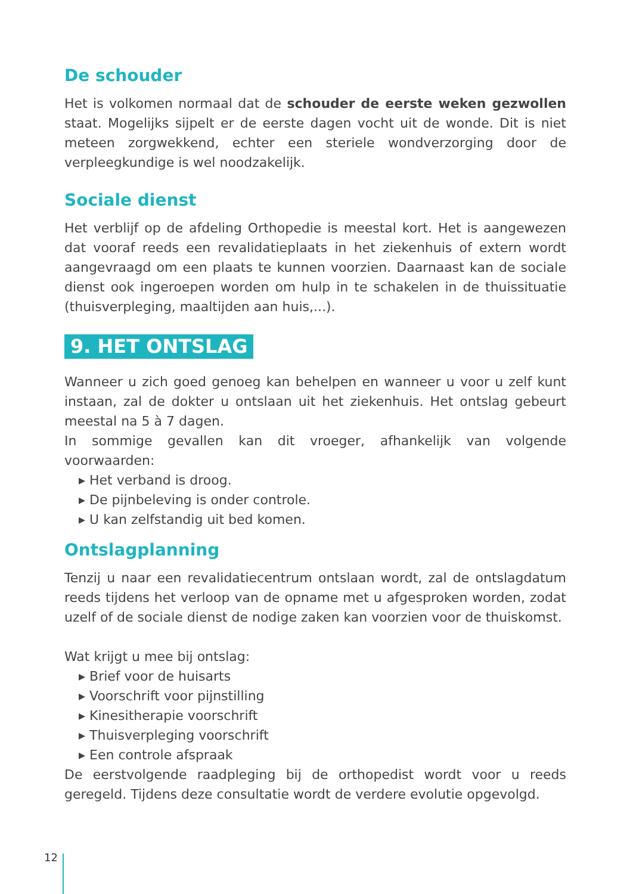De schouder
Het is volkomen normaal dat de schouder de eerste weken gezwollen staat. Mogelijks sijpelt er de eerste dagen vocht uit de wonde. Dit is niet meteen zorgwekkend, echter een steriele wondverzorging door de verpleegkundige is wel noodzakelijk.
Sociale dienst
Het verblijf op de afdeling Orthopedie is meestal kort. Het is aangewezen dat vooraf reeds een revalidatieplaats in het ziekenhuis of extern wordt aangevraagd om een plaats te kunnen voorzien. Daarnaast kan de sociale dienst ook ingeroepen worden om hulp in te schakelen in de thuissituatie (thuisverpleging, maaltijden aan huis,...).
9. HET ONTSLAG
Wanneer u zich goed genoeg kan behelpen en wanneer u voor u zelf kunt instaan, zal de dokter u ontslaan uit het ziekenhuis. Het ontslag gebeurt meestal na 5 à 7 dagen.
In sommige gevallen kan dit vroeger, afhankelijk van volgende voorwaarden:
▸ Het verband is droog.
▸ De pijnbeleving is onder controle.
▸ U kan zelfstandig uit bed komen.
Ontslagplanning
Tenzij u naar een revalidatiecentrum ontslaan wordt, zal de ontslagdatum reeds tijdens het verloop van de opname met u afgesproken worden, zodat uzelf of de sociale dienst de nodige zaken kan voorzien voor de thuiskomst.
Wat krijgt u mee bij ontslag:
▸ Brief voor de huisarts
▸ Voorschrift voor pijnstilling
▸ Kinesitherapie voorschrift
▸ Thuisverpleging voorschrift
▸ Een controle afspraak
De eerstvolgende raadpleging bij de orthopedist wordt voor u reeds geregeld. Tijdens deze consultatie wordt de verdere evolutie opgevolgd.
12